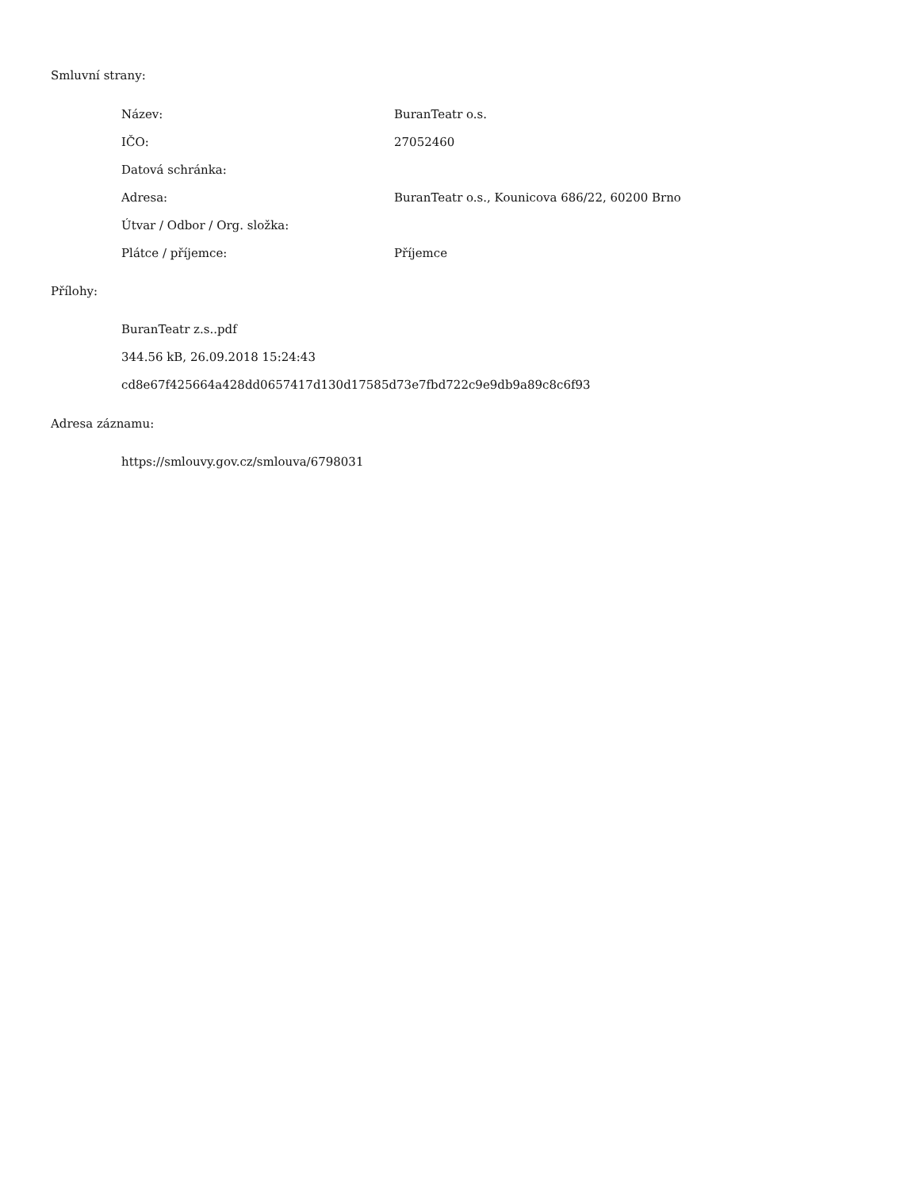Smluvní strany:
| Název: | BuranTeatr o.s. |
| IČO: | 27052460 |
| Datová schránka: | |
| Adresa: | BuranTeatr o.s., Kounicova 686/22, 60200 Brno |
| Útvar / Odbor / Org. složka: | |
| Plátce / příjemce: | Příjemce |
Přílohy:
BuranTeatr z.s..pdf
344.56 kB, 26.09.2018 15:24:43
cd8e67f425664a428dd0657417d130d17585d73e7fbd722c9e9db9a89c8c6f93
Adresa záznamu:
https://smlouvy.gov.cz/smlouva/6798031